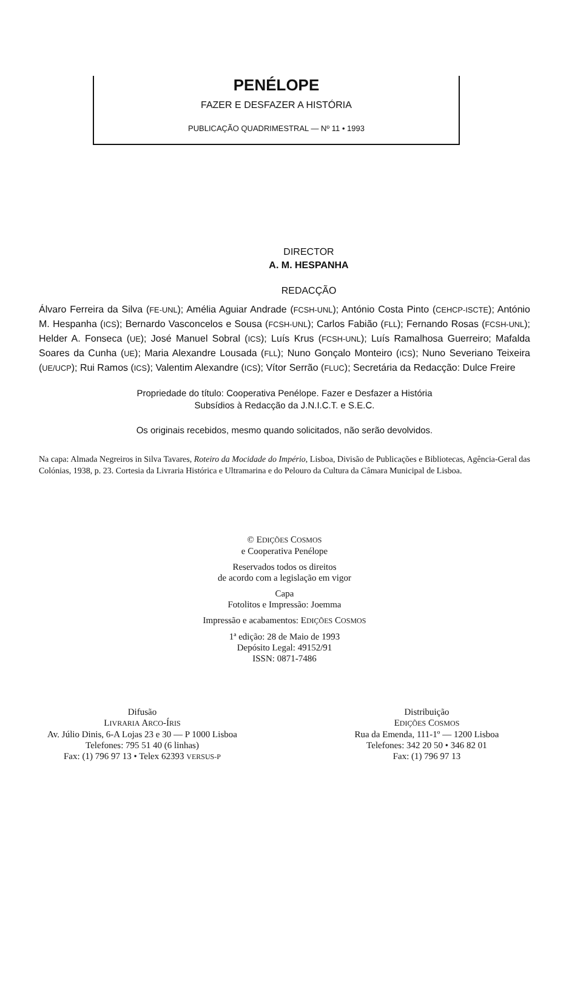PENÉLOPE
FAZER E DESFAZER A HISTÓRIA
PUBLICAÇÃO QUADRIMESTRAL — Nº 11 • 1993
DIRECTOR
A. M. HESPANHA
REDACÇÃO
Álvaro Ferreira da Silva (FE-UNL); Amélia Aguiar Andrade (FCSH-UNL); António Costa Pinto (CEHCP-ISCTE); António M. Hespanha (ICS); Bernardo Vasconcelos e Sousa (FCSH-UNL); Carlos Fabião (FLL); Fernando Rosas (FCSH-UNL); Helder A. Fonseca (UE); José Manuel Sobral (ICS); Luís Krus (FCSH-UNL); Luís Ramalhosa Guerreiro; Mafalda Soares da Cunha (UE); Maria Alexandre Lousada (FLL); Nuno Gonçalo Monteiro (ICS); Nuno Severiano Teixeira (UE/UCP); Rui Ramos (ICS); Valentim Alexandre (ICS); Vítor Serrão (FLUC); Secretária da Redacção: Dulce Freire
Propriedade do título: Cooperativa Penélope. Fazer e Desfazer a História
Subsídios à Redacção da J.N.I.C.T. e S.E.C.
Os originais recebidos, mesmo quando solicitados, não serão devolvidos.
Na capa: Almada Negreiros in Silva Tavares, Roteiro da Mocidade do Império, Lisboa, Divisão de Publicações e Bibliotecas, Agência-Geral das Colónias, 1938, p. 23. Cortesia da Livraria Histórica e Ultramarina e do Pelouro da Cultura da Câmara Municipal de Lisboa.
© EDIÇÕES COSMOS
e Cooperativa Penélope
Reservados todos os direitos
de acordo com a legislação em vigor
Capa
Fotolitos e Impressão: Joemma
Impressão e acabamentos: EDIÇÕES COSMOS
1ª edição: 28 de Maio de 1993
Depósito Legal: 49152/91
ISSN: 0871-7486
Difusão
LIVRARIA ARCO-ÍRIS
Av. Júlio Dinis, 6-A Lojas 23 e 30 — P 1000 Lisboa
Telefones: 795 51 40 (6 linhas)
Fax: (1) 796 97 13 • Telex 62393 VERSUS-P
Distribuição
EDIÇÕES COSMOS
Rua da Emenda, 111-1º — 1200 Lisboa
Telefones: 342 20 50 • 346 82 01
Fax: (1) 796 97 13